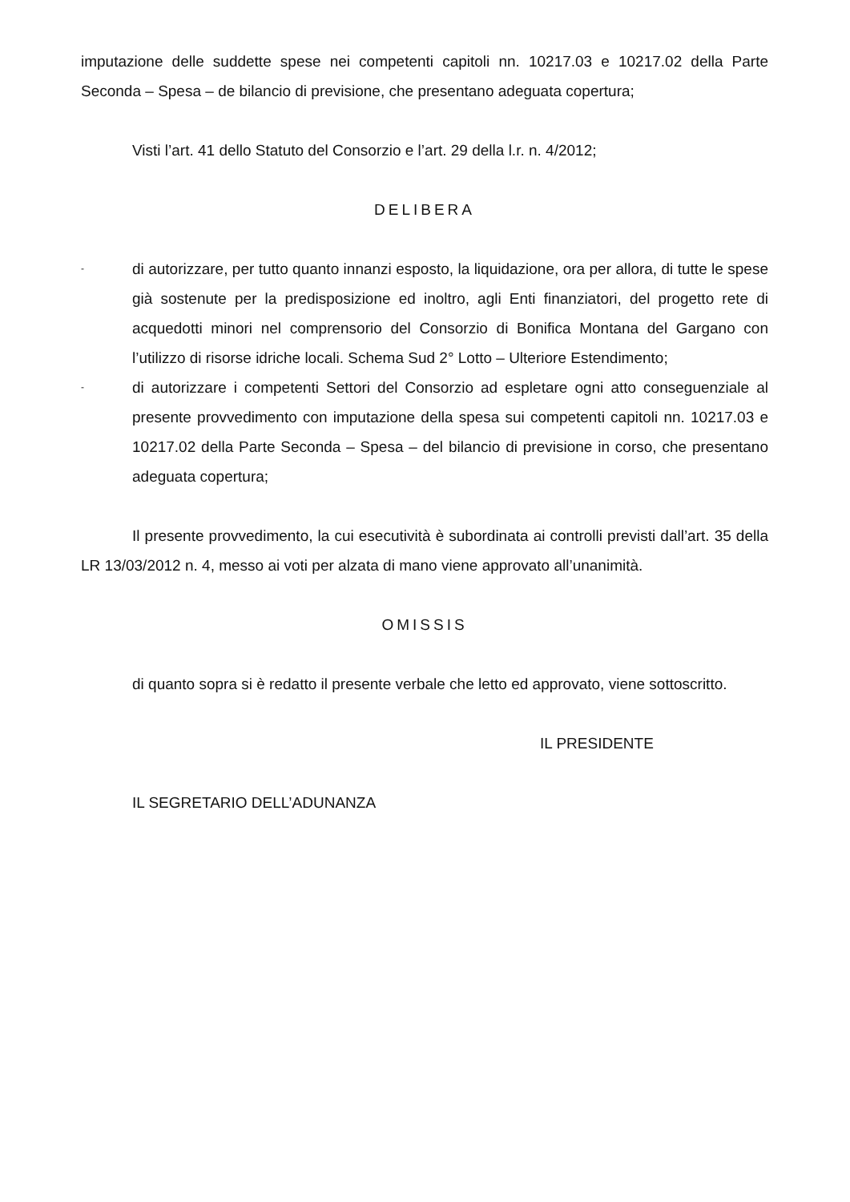imputazione delle suddette spese nei competenti capitoli nn. 10217.03 e 10217.02 della Parte Seconda – Spesa – de bilancio di previsione, che presentano adeguata copertura;
Visti l’art. 41 dello Statuto del Consorzio e l’art. 29 della l.r. n. 4/2012;
DELIBERA
- di autorizzare, per tutto quanto innanzi esposto, la liquidazione, ora per allora, di tutte le spese già sostenute per la predisposizione ed inoltro, agli Enti finanziatori, del progetto rete di acquedotti minori nel comprensorio del Consorzio di Bonifica Montana del Gargano con l’utilizzo di risorse idriche locali. Schema Sud 2° Lotto – Ulteriore Estendimento;
- di autorizzare i competenti Settori del Consorzio ad espletare ogni atto conseguenziale al presente provvedimento con imputazione della spesa sui competenti capitoli nn. 10217.03 e 10217.02 della Parte Seconda – Spesa – del bilancio di previsione in corso, che presentano adeguata copertura;
Il presente provvedimento, la cui esecutività è subordinata ai controlli previsti dall’art. 35 della LR 13/03/2012 n. 4, messo ai voti per alzata di mano viene approvato all’unanimità.
OMISSIS
di quanto sopra si è redatto il presente verbale che letto ed approvato, viene sottoscritto.
IL PRESIDENTE
IL SEGRETARIO DELL’ADUNANZA